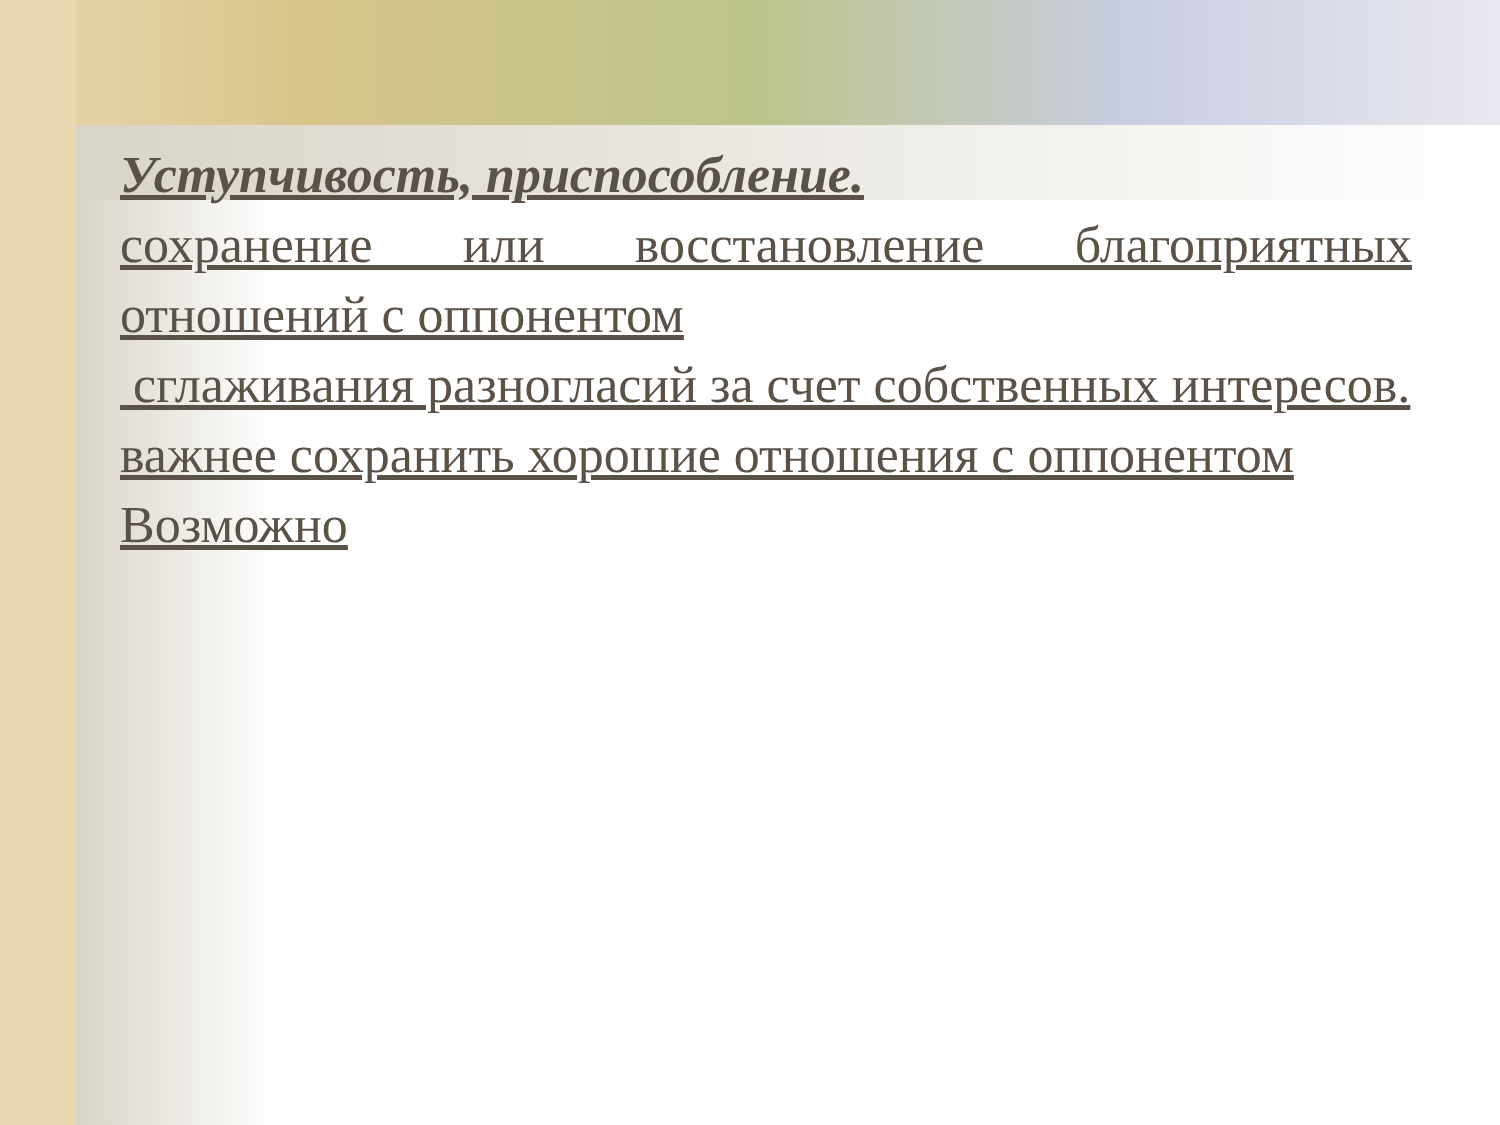Уступчивость, приспособление.
сохранение или восстановление благоприятных отношений с оппонентом
сглаживания разногласий за счет собственных интересов.
важнее сохранить хорошие отношения с оппонентом
Возможно